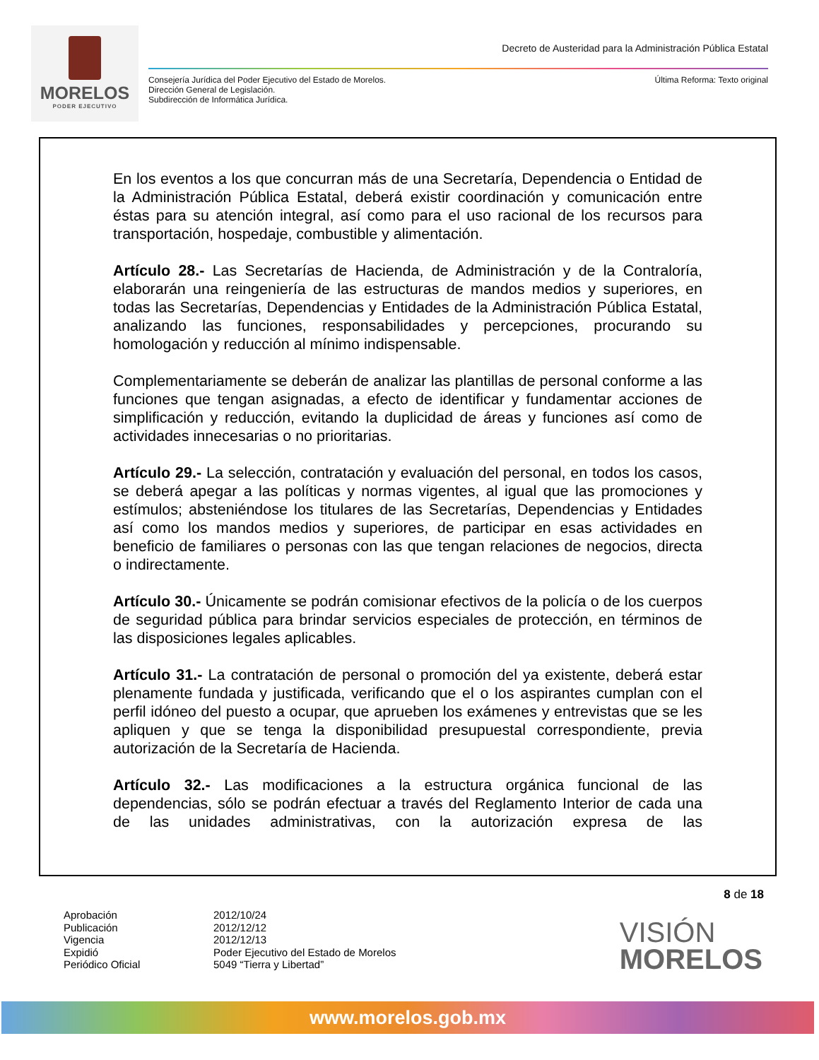MORELOS
PODER EJECUTIVO
Decreto de Austeridad para la Administración Pública Estatal
Consejería Jurídica del Poder Ejecutivo del Estado de Morelos.
Dirección General de Legislación.
Subdirección de Informática Jurídica.
Última Reforma: Texto original
En los eventos a los que concurran más de una Secretaría, Dependencia o Entidad de la Administración Pública Estatal, deberá existir coordinación y comunicación entre éstas para su atención integral, así como para el uso racional de los recursos para transportación, hospedaje, combustible y alimentación.
Artículo 28.- Las Secretarías de Hacienda, de Administración y de la Contraloría, elaborarán una reingeniería de las estructuras de mandos medios y superiores, en todas las Secretarías, Dependencias y Entidades de la Administración Pública Estatal, analizando las funciones, responsabilidades y percepciones, procurando su homologación y reducción al mínimo indispensable.
Complementariamente se deberán de analizar las plantillas de personal conforme a las funciones que tengan asignadas, a efecto de identificar y fundamentar acciones de simplificación y reducción, evitando la duplicidad de áreas y funciones así como de actividades innecesarias o no prioritarias.
Artículo 29.- La selección, contratación y evaluación del personal, en todos los casos, se deberá apegar a las políticas y normas vigentes, al igual que las promociones y estímulos; absteniéndose los titulares de las Secretarías, Dependencias y Entidades así como los mandos medios y superiores, de participar en esas actividades en beneficio de familiares o personas con las que tengan relaciones de negocios, directa o indirectamente.
Artículo 30.- Únicamente se podrán comisionar efectivos de la policía o de los cuerpos de seguridad pública para brindar servicios especiales de protección, en términos de las disposiciones legales aplicables.
Artículo 31.- La contratación de personal o promoción del ya existente, deberá estar plenamente fundada y justificada, verificando que el o los aspirantes cumplan con el perfil idóneo del puesto a ocupar, que aprueben los exámenes y entrevistas que se les apliquen y que se tenga la disponibilidad presupuestal correspondiente, previa autorización de la Secretaría de Hacienda.
Artículo 32.- Las modificaciones a la estructura orgánica funcional de las dependencias, sólo se podrán efectuar a través del Reglamento Interior de cada una de las unidades administrativas, con la autorización expresa de las
8 de 18
Aprobación
Publicación
Vigencia
Expidió
Periódico Oficial
2012/10/24
2012/12/12
2012/12/13
Poder Ejecutivo del Estado de Morelos
5049 “Tierra y Libertad”
VISIÓN
MORELOS
www.morelos.gob.mx